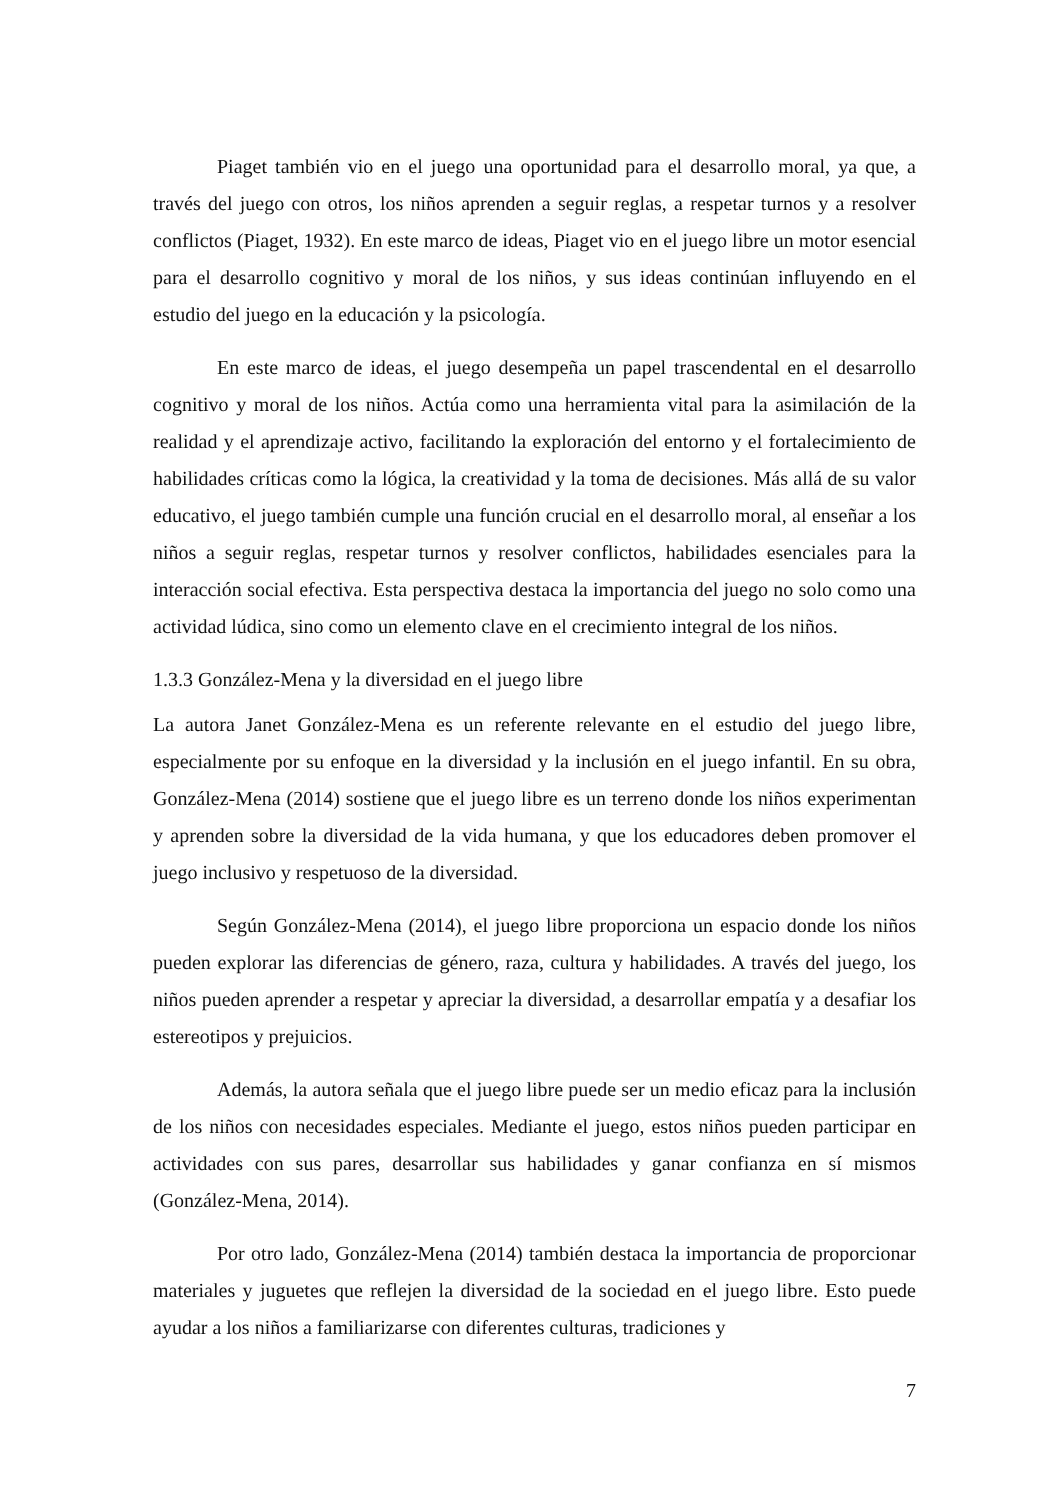Piaget también vio en el juego una oportunidad para el desarrollo moral, ya que, a través del juego con otros, los niños aprenden a seguir reglas, a respetar turnos y a resolver conflictos (Piaget, 1932). En este marco de ideas, Piaget vio en el juego libre un motor esencial para el desarrollo cognitivo y moral de los niños, y sus ideas continúan influyendo en el estudio del juego en la educación y la psicología.
En este marco de ideas, el juego desempeña un papel trascendental en el desarrollo cognitivo y moral de los niños. Actúa como una herramienta vital para la asimilación de la realidad y el aprendizaje activo, facilitando la exploración del entorno y el fortalecimiento de habilidades críticas como la lógica, la creatividad y la toma de decisiones. Más allá de su valor educativo, el juego también cumple una función crucial en el desarrollo moral, al enseñar a los niños a seguir reglas, respetar turnos y resolver conflictos, habilidades esenciales para la interacción social efectiva. Esta perspectiva destaca la importancia del juego no solo como una actividad lúdica, sino como un elemento clave en el crecimiento integral de los niños.
1.3.3 González-Mena y la diversidad en el juego libre
La autora Janet González-Mena es un referente relevante en el estudio del juego libre, especialmente por su enfoque en la diversidad y la inclusión en el juego infantil. En su obra, González-Mena (2014) sostiene que el juego libre es un terreno donde los niños experimentan y aprenden sobre la diversidad de la vida humana, y que los educadores deben promover el juego inclusivo y respetuoso de la diversidad.
Según González-Mena (2014), el juego libre proporciona un espacio donde los niños pueden explorar las diferencias de género, raza, cultura y habilidades. A través del juego, los niños pueden aprender a respetar y apreciar la diversidad, a desarrollar empatía y a desafiar los estereotipos y prejuicios.
Además, la autora señala que el juego libre puede ser un medio eficaz para la inclusión de los niños con necesidades especiales. Mediante el juego, estos niños pueden participar en actividades con sus pares, desarrollar sus habilidades y ganar confianza en sí mismos (González-Mena, 2014).
Por otro lado, González-Mena (2014) también destaca la importancia de proporcionar materiales y juguetes que reflejen la diversidad de la sociedad en el juego libre. Esto puede ayudar a los niños a familiarizarse con diferentes culturas, tradiciones y
7